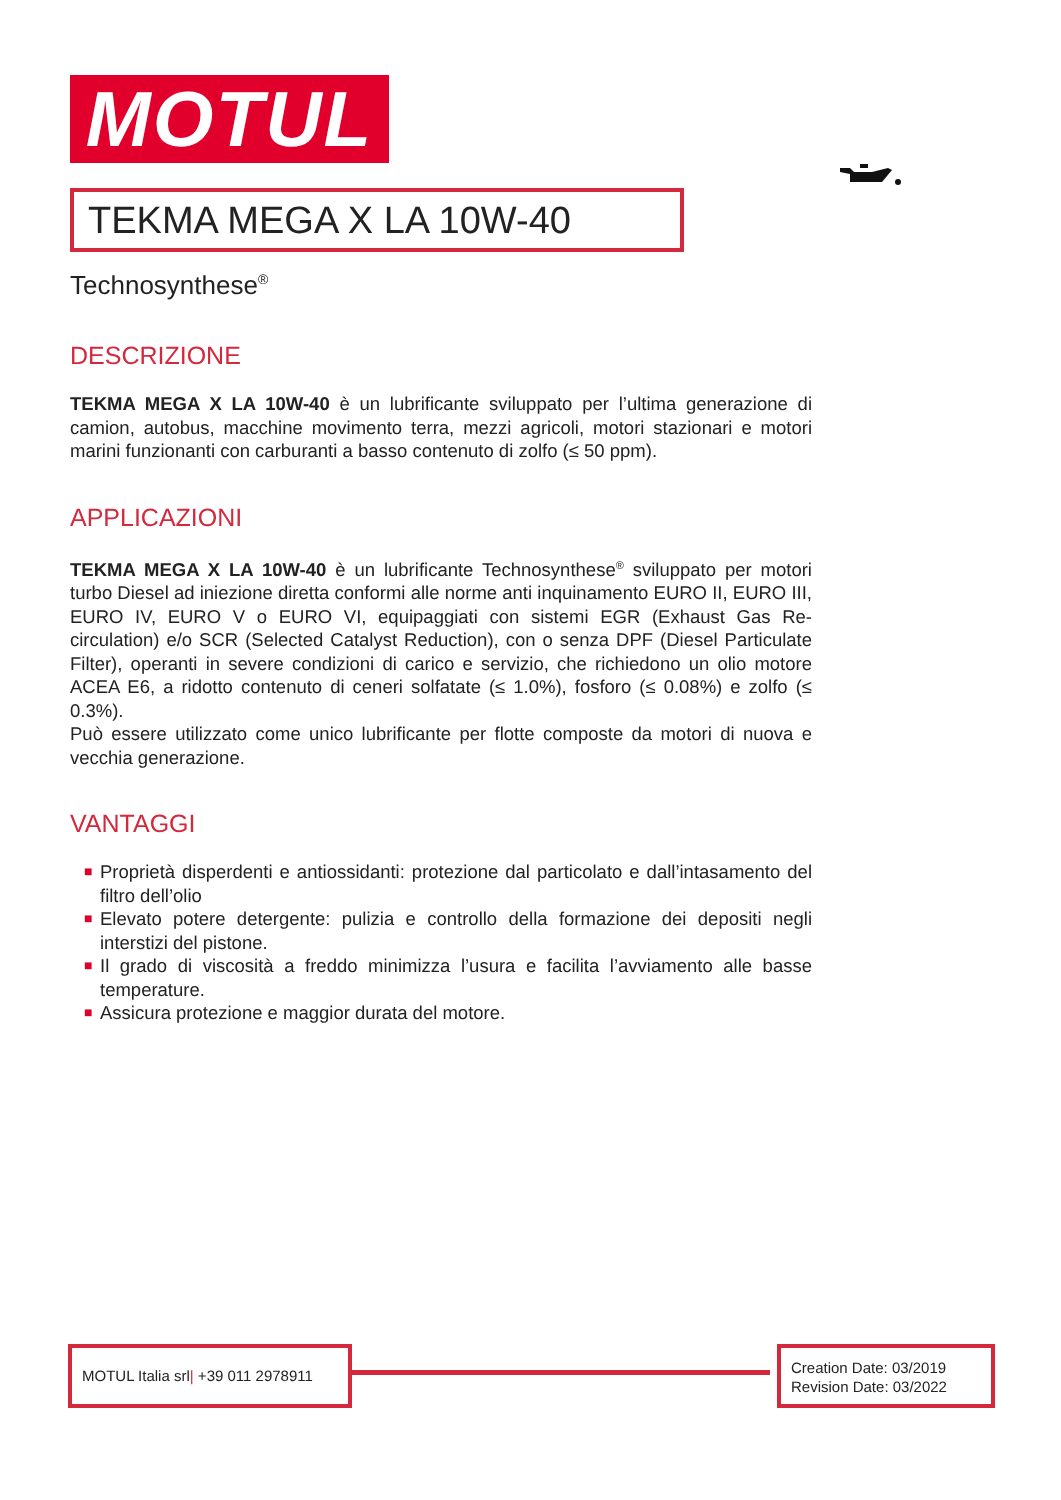MOTUL
TEKMA MEGA X LA 10W-40
Technosynthese<sup>®</sup>
DESCRIZIONE
TEKMA MEGA X LA 10W-40 è un lubrificante sviluppato per l’ultima generazione di camion, autobus, macchine movimento terra, mezzi agricoli, motori stazionari e motori marini funzionanti con carburanti a basso contenuto di zolfo (≤ 50 ppm).
APPLICAZIONI
TEKMA MEGA X LA 10W-40 è un lubrificante Technosynthese<sup>®</sup> sviluppato per motori turbo Diesel ad iniezione diretta conformi alle norme anti inquinamento EURO II, EURO III, EURO IV, EURO V o EURO VI, equipaggiati con sistemi EGR (Exhaust Gas Re-circulation) e/o SCR (Selected Catalyst Reduction), con o senza DPF (Diesel Particulate Filter), operanti in severe condizioni di carico e servizio, che richiedono un olio motore ACEA E6, a ridotto contenuto di ceneri solfatate (≤ 1.0%), fosforo (≤ 0.08%) e zolfo (≤ 0.3%).
Può essere utilizzato come unico lubrificante per flotte composte da motori di nuova e vecchia generazione.
VANTAGGI
■ Proprietà disperdenti e antiossidanti: protezione dal particolato e dall’intasamento del filtro dell’olio
■ Elevato potere detergente: pulizia e controllo della formazione dei depositi negli interstizi del pistone.
■ Il grado di viscosità a freddo minimizza l’usura e facilita l’avviamento alle basse temperature.
■ Assicura protezione e maggior durata del motore.
MOTUL Italia srl| +39 011 2978911
Creation Date: 03/2019
Revision Date: 03/2022